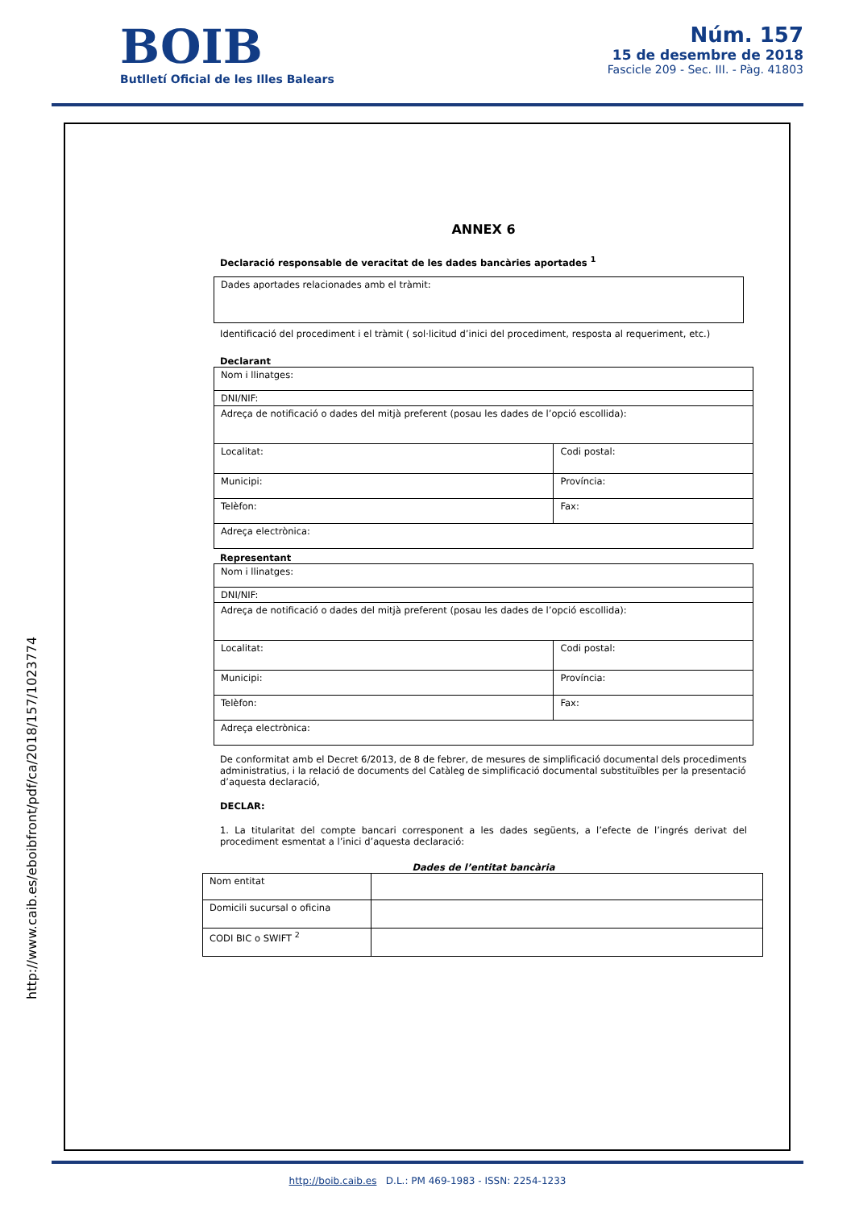BOIB
Butlletí Oficial de les Illes Balears
Núm. 157
15 de desembre de 2018
Fascicle 209 - Sec. III. - Pàg. 41803
http://www.caib.es/eboibfront/pdf/ca/2018/157/1023774
ANNEX 6
Declaració responsable de veracitat de les dades bancàries aportades <sup>1</sup>
| Dades aportades relacionades amb el tràmit: |
Identificació del procediment i el tràmit ( sol·licitud d’inici del procediment, resposta al requeriment, etc.)
Declarant
| Nom i llinatges: | |
| DNI/NIF: | |
| Adreça de notificació o dades del mitjà preferent (posau les dades de l’opció escollida): | |
| Localitat: | Codi postal: |
| Municipi: | Província: |
| Telèfon: | Fax: |
| Adreça electrònica: | |
Representant
| Nom i llinatges: | |
| DNI/NIF: | |
| Adreça de notificació o dades del mitjà preferent (posau les dades de l’opció escollida): | |
| Localitat: | Codi postal: |
| Municipi: | Província: |
| Telèfon: | Fax: |
| Adreça electrònica: | |
De conformitat amb el Decret 6/2013, de 8 de febrer, de mesures de simplificació documental dels procediments administratius, i la relació de documents del Catàleg de simplificació documental substituïbles per la presentació d’aquesta declaració,
DECLAR:
1. La titularitat del compte bancari corresponent a les dades següents, a l’efecte de l’ingrés derivat del procediment esmentat a l’inici d’aquesta declaració:
Dades de l’entitat bancària
| Nom entitat | |
| Domicili sucursal o oficina | |
| CODI BIC o SWIFT <sup>2</sup> | |
http://boib.caib.es D.L.: PM 469-1983 - ISSN: 2254-1233